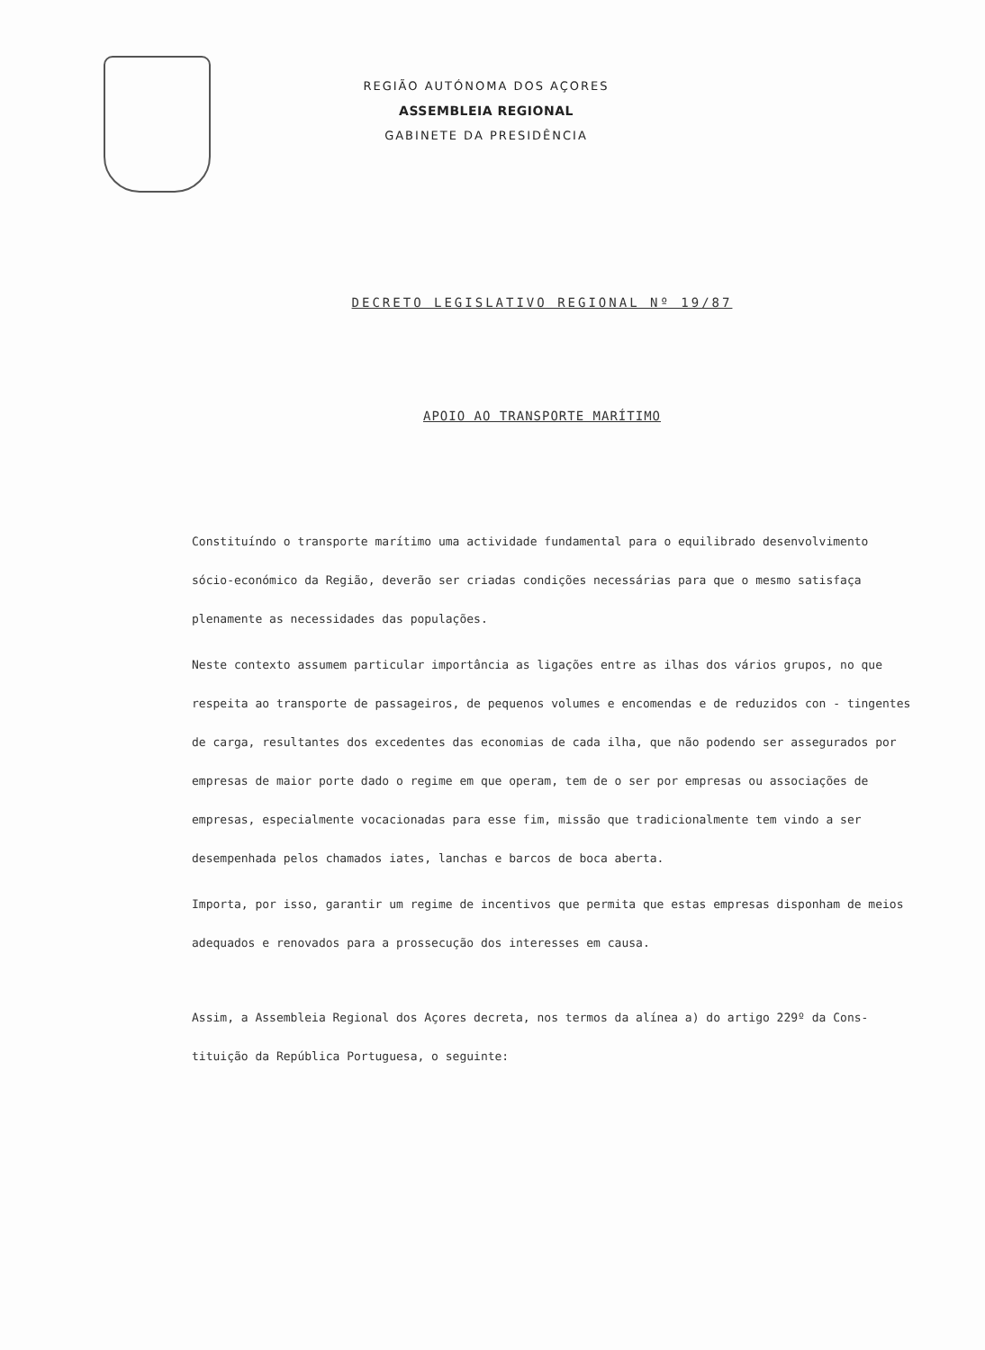REGIÃO AUTÓNOMA DOS AÇORES
ASSEMBLEIA REGIONAL
GABINETE DA PRESIDÊNCIA
DECRETO LEGISLATIVO REGIONAL Nº 19/87
APOIO AO TRANSPORTE MARÍTIMO
Constituíndo o transporte marítimo uma actividade fundamental para o equilibrado desenvolvimento sócio-económico da Região, deverão ser criadas condições necessárias para que o mesmo satisfaça plenamente as necessidades das populações.
Neste contexto assumem particular importância as ligações entre as ilhas dos vários grupos, no que respeita ao transporte de passageiros, de pequenos volumes e encomendas e de reduzidos con - tingentes de carga, resultantes dos excedentes das economias de cada ilha, que não podendo ser assegurados por empresas de maior porte dado o regime em que operam, tem de o ser por empresas ou associações de empresas, especialmente vocacionadas para esse fim, missão que tradicionalmente tem vindo a ser desempenhada pelos chamados iates, lanchas e barcos de boca aberta.
Importa, por isso, garantir um regime de incentivos que permita que estas empresas disponham de meios adequados e renovados para a prossecução dos interesses em causa.
Assim, a Assembleia Regional dos Açores decreta, nos termos da alínea a) do artigo 229º da Cons- tituição da República Portuguesa, o seguinte: